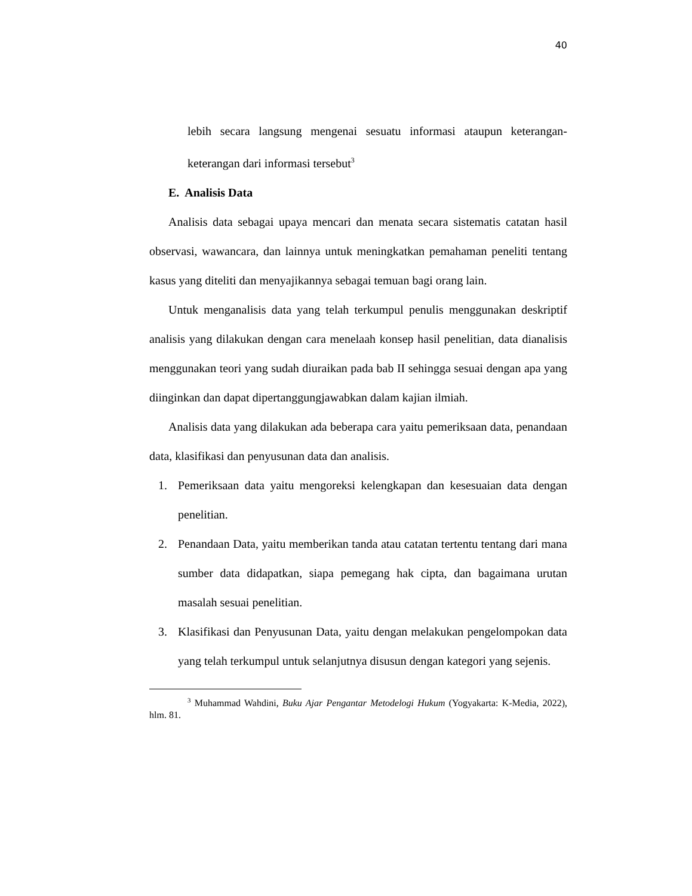40
lebih secara langsung mengenai sesuatu informasi ataupun keterangan-keterangan dari informasi tersebut<sup>3</sup>
E. Analisis Data
Analisis data sebagai upaya mencari dan menata secara sistematis catatan hasil observasi, wawancara, dan lainnya untuk meningkatkan pemahaman peneliti tentang kasus yang diteliti dan menyajikannya sebagai temuan bagi orang lain.
Untuk menganalisis data yang telah terkumpul penulis menggunakan deskriptif analisis yang dilakukan dengan cara menelaah konsep hasil penelitian, data dianalisis menggunakan teori yang sudah diuraikan pada bab II sehingga sesuai dengan apa yang diinginkan dan dapat dipertanggungjawabkan dalam kajian ilmiah.
Analisis data yang dilakukan ada beberapa cara yaitu pemeriksaan data, penandaan data, klasifikasi dan penyusunan data dan analisis.
1. Pemeriksaan data yaitu mengoreksi kelengkapan dan kesesuaian data dengan penelitian.
2. Penandaan Data, yaitu memberikan tanda atau catatan tertentu tentang dari mana sumber data didapatkan, siapa pemegang hak cipta, dan bagaimana urutan masalah sesuai penelitian.
3. Klasifikasi dan Penyusunan Data, yaitu dengan melakukan pengelompokan data yang telah terkumpul untuk selanjutnya disusun dengan kategori yang sejenis.
<sup>3</sup> Muhammad Wahdini, Buku Ajar Pengantar Metodelogi Hukum (Yogyakarta: K-Media, 2022), hlm. 81.